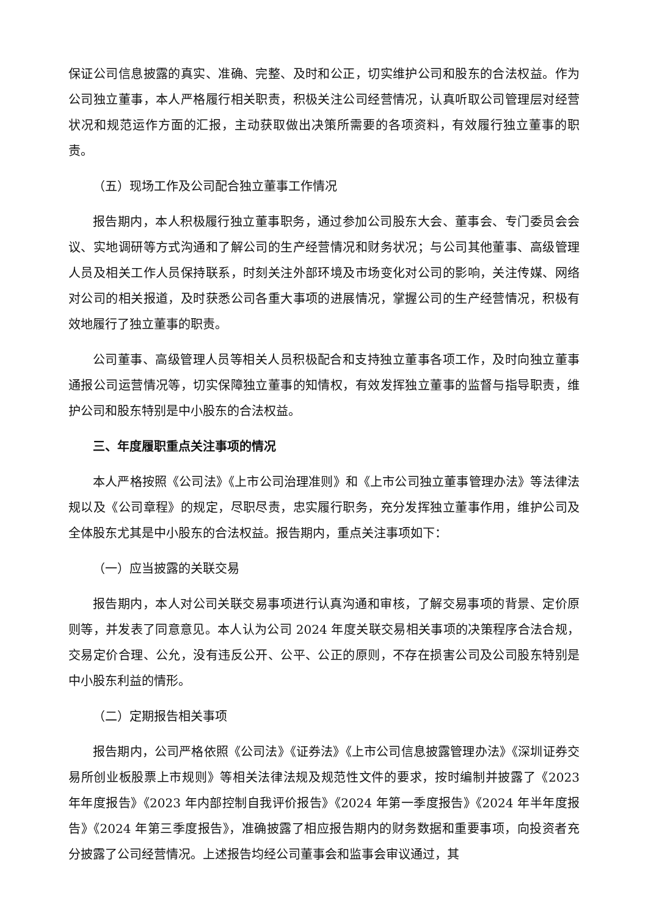保证公司信息披露的真实、准确、完整、及时和公正，切实维护公司和股东的合法权益。作为公司独立董事，本人严格履行相关职责，积极关注公司经营情况，认真听取公司管理层对经营状况和规范运作方面的汇报，主动获取做出决策所需要的各项资料，有效履行独立董事的职责。
（五）现场工作及公司配合独立董事工作情况
报告期内，本人积极履行独立董事职务，通过参加公司股东大会、董事会、专门委员会会议、实地调研等方式沟通和了解公司的生产经营情况和财务状况；与公司其他董事、高级管理人员及相关工作人员保持联系，时刻关注外部环境及市场变化对公司的影响，关注传媒、网络对公司的相关报道，及时获悉公司各重大事项的进展情况，掌握公司的生产经营情况，积极有效地履行了独立董事的职责。
公司董事、高级管理人员等相关人员积极配合和支持独立董事各项工作，及时向独立董事通报公司运营情况等，切实保障独立董事的知情权，有效发挥独立董事的监督与指导职责，维护公司和股东特别是中小股东的合法权益。
三、年度履职重点关注事项的情况
本人严格按照《公司法》《上市公司治理准则》和《上市公司独立董事管理办法》等法律法规以及《公司章程》的规定，尽职尽责，忠实履行职务，充分发挥独立董事作用，维护公司及全体股东尤其是中小股东的合法权益。报告期内，重点关注事项如下：
（一）应当披露的关联交易
报告期内，本人对公司关联交易事项进行认真沟通和审核，了解交易事项的背景、定价原则等，并发表了同意意见。本人认为公司 2024 年度关联交易相关事项的决策程序合法合规，交易定价合理、公允，没有违反公开、公平、公正的原则，不存在损害公司及公司股东特别是中小股东利益的情形。
（二）定期报告相关事项
报告期内，公司严格依照《公司法》《证券法》《上市公司信息披露管理办法》《深圳证券交易所创业板股票上市规则》等相关法律法规及规范性文件的要求，按时编制并披露了《2023 年年度报告》《2023 年内部控制自我评价报告》《2024 年第一季度报告》《2024 年半年度报告》《2024 年第三季度报告》，准确披露了相应报告期内的财务数据和重要事项，向投资者充分披露了公司经营情况。上述报告均经公司董事会和监事会审议通过，其